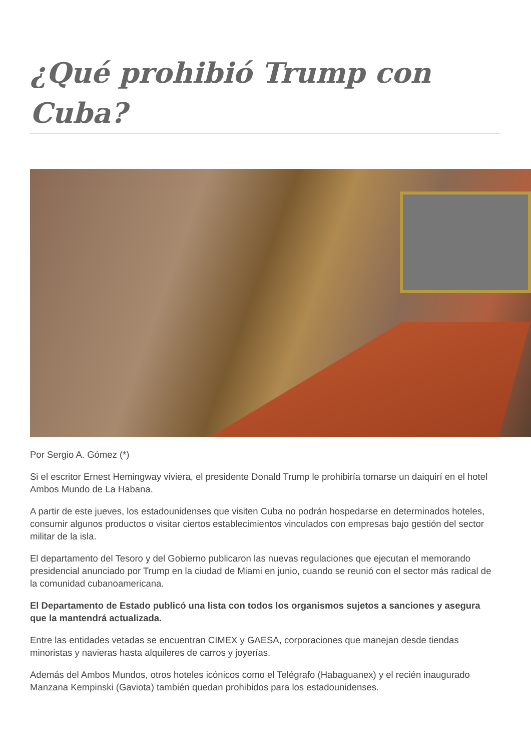¿Qué prohibió Trump con Cuba?
Por Sergio A. Gómez (*)
Si el escritor Ernest Hemingway viviera, el presidente Donald Trump le prohibiría tomarse un daiquirí en el hotel Ambos Mundo de La Habana.
A partir de este jueves, los estadounidenses que visiten Cuba no podrán hospedarse en determinados hoteles, consumir algunos productos o visitar ciertos establecimientos vinculados con empresas bajo gestión del sector militar de la isla.
El departamento del Tesoro y del Gobierno publicaron las nuevas regulaciones que ejecutan el memorando presidencial anunciado por Trump en la ciudad de Miami en junio, cuando se reunió con el sector más radical de la comunidad cubanoamericana.
El Departamento de Estado publicó una lista con todos los organismos sujetos a sanciones y asegura que la mantendrá actualizada.
Entre las entidades vetadas se encuentran CIMEX y GAESA, corporaciones que manejan desde tiendas minoristas y navieras hasta alquileres de carros y joyerías.
Además del Ambos Mundos, otros hoteles icónicos como el Telégrafo (Habaguanex) y el recién inaugurado Manzana Kempinski (Gaviota) también quedan prohibidos para los estadounidenses.